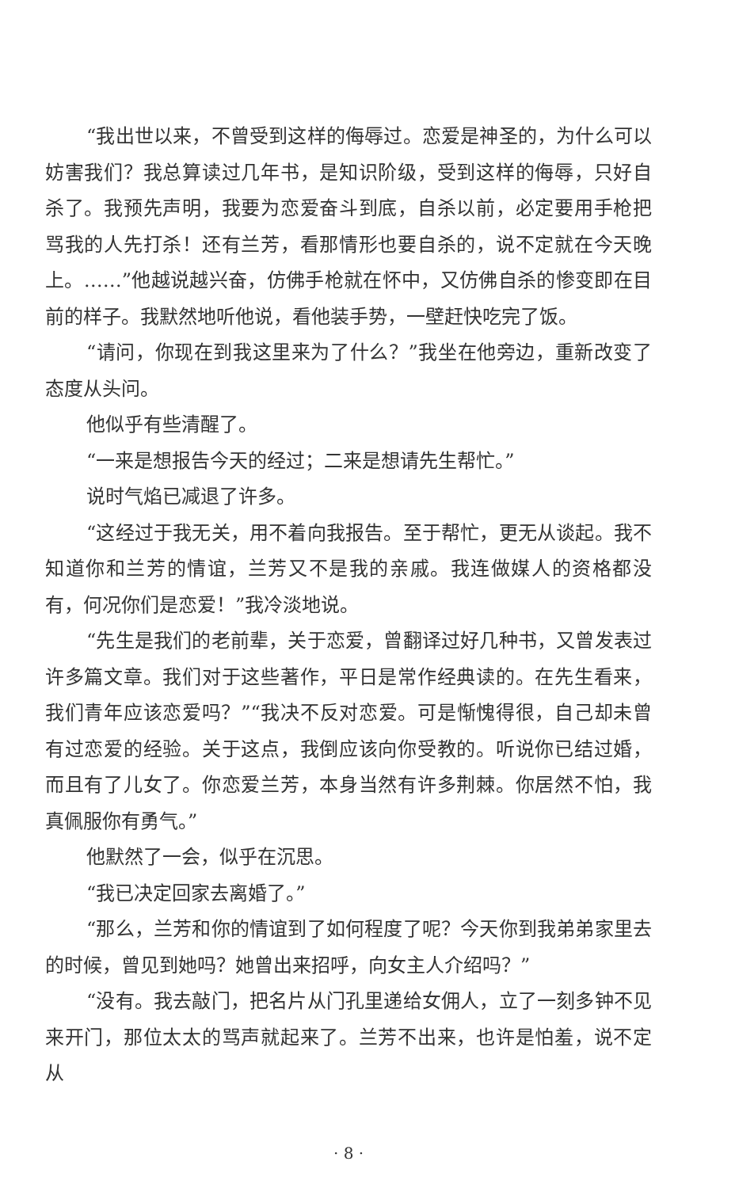“我出世以来，不曾受到这样的侮辱过。恋爱是神圣的，为什么可以妨害我们？我总算读过几年书，是知识阶级，受到这样的侮辱，只好自杀了。我预先声明，我要为恋爱奋斗到底，自杀以前，必定要用手枪把骂我的人先打杀！还有兰芳，看那情形也要自杀的，说不定就在今天晚上。……”他越说越兴奋，仿佛手枪就在怀中，又仿佛自杀的惨变即在目前的样子。我默然地听他说，看他装手势，一壁赶快吃完了饭。
“请问，你现在到我这里来为了什么？”我坐在他旁边，重新改变了态度从头问。
他似乎有些清醒了。
“一来是想报告今天的经过；二来是想请先生帮忙。”
说时气焰已减退了许多。
“这经过于我无关，用不着向我报告。至于帮忙，更无从谈起。我不知道你和兰芳的情谊，兰芳又不是我的亲戚。我连做媒人的资格都没有，何况你们是恋爱！”我冷淡地说。
“先生是我们的老前辈，关于恋爱，曾翻译过好几种书，又曾发表过许多篇文章。我们对于这些著作，平日是常作经典读的。在先生看来，我们青年应该恋爱吗？”“我决不反对恋爱。可是惭愧得很，自己却未曾有过恋爱的经验。关于这点，我倒应该向你受教的。听说你已结过婚，而且有了儿女了。你恋爱兰芳，本身当然有许多荆棘。你居然不怕，我真佩服你有勇气。”
他默然了一会，似乎在沉思。
“我已决定回家去离婚了。”
“那么，兰芳和你的情谊到了如何程度了呢？今天你到我弟弟家里去的时候，曾见到她吗？她曾出来招呼，向女主人介绍吗？”
“没有。我去敲门，把名片从门孔里递给女佣人，立了一刻多钟不见来开门，那位太太的骂声就起来了。兰芳不出来，也许是怕羞，说不定从
· 8 ·